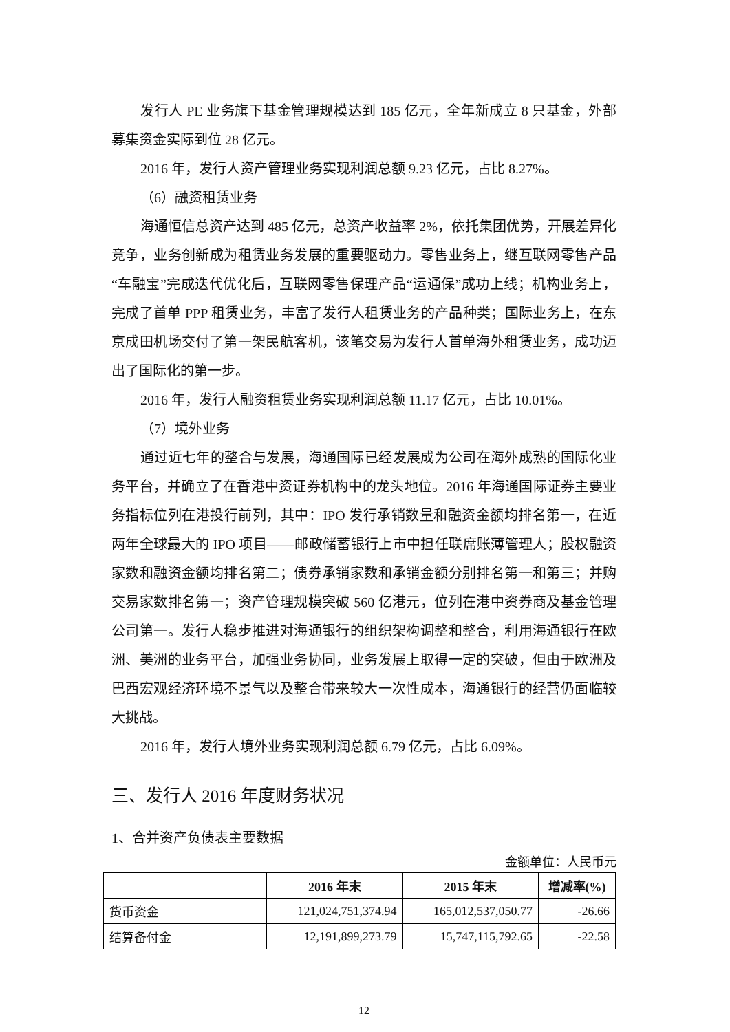发行人 PE 业务旗下基金管理规模达到 185 亿元，全年新成立 8 只基金，外部募集资金实际到位 28 亿元。
2016 年，发行人资产管理业务实现利润总额 9.23 亿元，占比 8.27%。
（6）融资租赁业务
海通恒信总资产达到 485 亿元，总资产收益率 2%，依托集团优势，开展差异化竞争，业务创新成为租赁业务发展的重要驱动力。零售业务上，继互联网零售产品“车融宝”完成迭代优化后，互联网零售保理产品“运通保”成功上线；机构业务上，完成了首单 PPP 租赁业务，丰富了发行人租赁业务的产品种类；国际业务上，在东京成田机场交付了第一架民航客机，该笔交易为发行人首单海外租赁业务，成功迈出了国际化的第一步。
2016 年，发行人融资租赁业务实现利润总额 11.17 亿元，占比 10.01%。
（7）境外业务
通过近七年的整合与发展，海通国际已经发展成为公司在海外成熟的国际化业务平台，并确立了在香港中资证券机构中的龙头地位。2016 年海通国际证券主要业务指标位列在港投行前列，其中：IPO 发行承销数量和融资金额均排名第一，在近两年全球最大的 IPO 项目——邮政储蓄银行上市中担任联席账薄管理人；股权融资家数和融资金额均排名第二；债券承销家数和承销金额分别排名第一和第三；并购交易家数排名第一；资产管理规模突破 560 亿港元，位列在港中资券商及基金管理公司第一。发行人稳步推进对海通银行的组织架构调整和整合，利用海通银行在欧洲、美洲的业务平台，加强业务协同，业务发展上取得一定的突破，但由于欧洲及巴西宏观经济环境不景气以及整合带来较大一次性成本，海通银行的经营仍面临较大挑战。
2016 年，发行人境外业务实现利润总额 6.79 亿元，占比 6.09%。
三、发行人 2016 年度财务状况
1、合并资产负债表主要数据
金额单位：人民币元
| | 2016 年末 | 2015 年末 | 增减率(%) |
| --- | --- | --- | --- |
| 货币资金 | 121,024,751,374.94 | 165,012,537,050.77 | -26.66 |
| 结算备付金 | 12,191,899,273.79 | 15,747,115,792.65 | -22.58 |
12